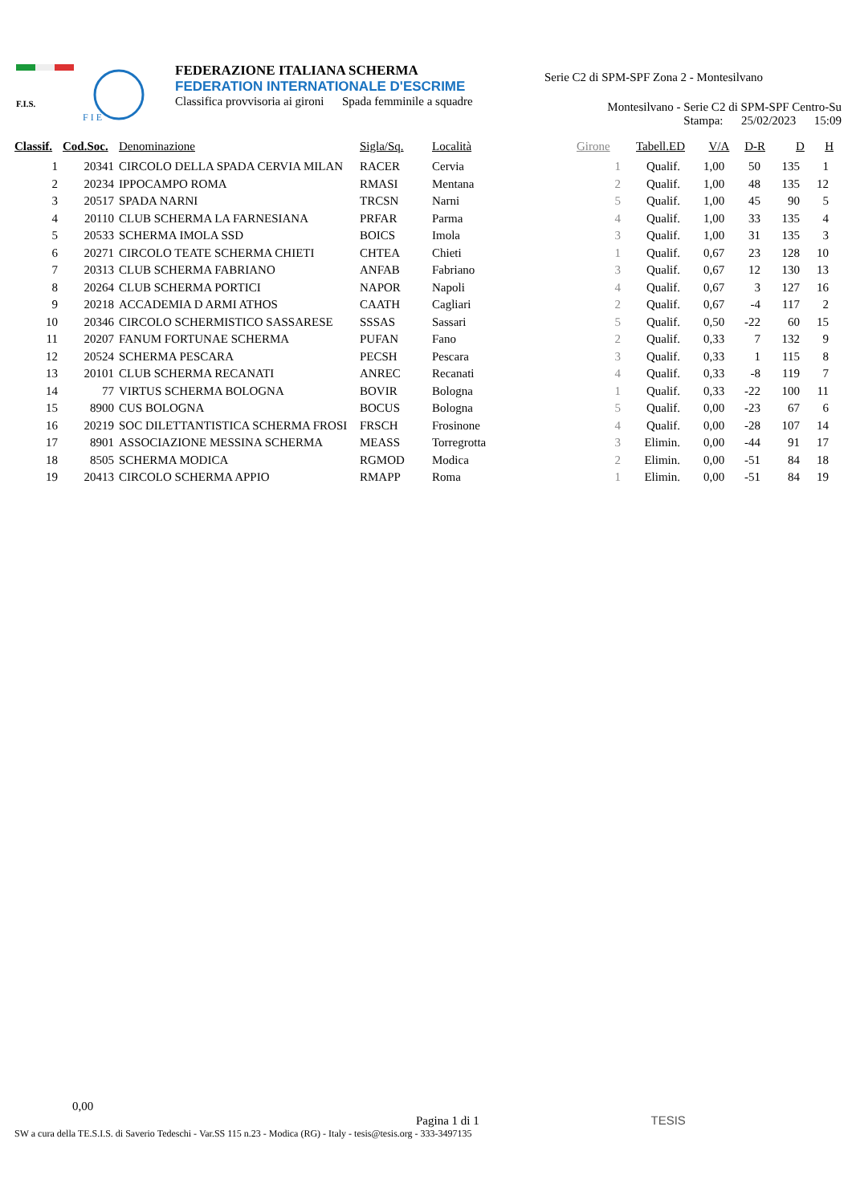F.I.S.
F I E
FEDERAZIONE ITALIANA SCHERMA
FEDERATION INTERNATIONALE D'ESCRIME
Classifica provvisoria ai gironi Spada femminile a squadre
Serie C2 di SPM-SPF Zona 2 - Montesilvano
Montesilvano - Serie C2 di SPM-SPF Centro-Su
Stampa: 25/02/2023 15:09
| Classif. | Cod.Soc. | Denominazione | Sigla/Sq. | Località | Girone | Tabell.ED | V/A | D-R | D | H |
| --- | --- | --- | --- | --- | --- | --- | --- | --- | --- | --- |
| 1 | 20341 | CIRCOLO DELLA SPADA CERVIA MILAN | RACER | Cervia | 1 | Qualif. | 1,00 | 50 | 135 | 1 |
| 2 | 20234 | IPPOCAMPO ROMA | RMASI | Mentana | 2 | Qualif. | 1,00 | 48 | 135 | 12 |
| 3 | 20517 | SPADA NARNI | TRCSN | Narni | 5 | Qualif. | 1,00 | 45 | 90 | 5 |
| 4 | 20110 | CLUB SCHERMA LA FARNESIANA | PRFAR | Parma | 4 | Qualif. | 1,00 | 33 | 135 | 4 |
| 5 | 20533 | SCHERMA IMOLA SSD | BOICS | Imola | 3 | Qualif. | 1,00 | 31 | 135 | 3 |
| 6 | 20271 | CIRCOLO TEATE SCHERMA CHIETI | CHTEA | Chieti | 1 | Qualif. | 0,67 | 23 | 128 | 10 |
| 7 | 20313 | CLUB SCHERMA FABRIANO | ANFAB | Fabriano | 3 | Qualif. | 0,67 | 12 | 130 | 13 |
| 8 | 20264 | CLUB SCHERMA PORTICI | NAPOR | Napoli | 4 | Qualif. | 0,67 | 3 | 127 | 16 |
| 9 | 20218 | ACCADEMIA D ARMI ATHOS | CAATH | Cagliari | 2 | Qualif. | 0,67 | -4 | 117 | 2 |
| 10 | 20346 | CIRCOLO SCHERMISTICO SASSARESE | SSSAS | Sassari | 5 | Qualif. | 0,50 | -22 | 60 | 15 |
| 11 | 20207 | FANUM FORTUNAE SCHERMA | PUFAN | Fano | 2 | Qualif. | 0,33 | 7 | 132 | 9 |
| 12 | 20524 | SCHERMA PESCARA | PECSH | Pescara | 3 | Qualif. | 0,33 | 1 | 115 | 8 |
| 13 | 20101 | CLUB SCHERMA RECANATI | ANREC | Recanati | 4 | Qualif. | 0,33 | -8 | 119 | 7 |
| 14 | 77 | VIRTUS SCHERMA BOLOGNA | BOVIR | Bologna | 1 | Qualif. | 0,33 | -22 | 100 | 11 |
| 15 | 8900 | CUS BOLOGNA | BOCUS | Bologna | 5 | Qualif. | 0,00 | -23 | 67 | 6 |
| 16 | 20219 | SOC DILETTANTISTICA SCHERMA FROSI | FRSCH | Frosinone | 4 | Qualif. | 0,00 | -28 | 107 | 14 |
| 17 | 8901 | ASSOCIAZIONE MESSINA SCHERMA | MEASS | Torregrotta | 3 | Elimin. | 0,00 | -44 | 91 | 17 |
| 18 | 8505 | SCHERMA MODICA | RGMOD | Modica | 2 | Elimin. | 0,00 | -51 | 84 | 18 |
| 19 | 20413 | CIRCOLO SCHERMA APPIO | RMAPP | Roma | 1 | Elimin. | 0,00 | -51 | 84 | 19 |
0,00
Pagina 1 di 1 TESIS
SW a cura della TE.S.I.S. di Saverio Tedeschi - Var.SS 115 n.23 - Modica (RG) - Italy - tesis@tesis.org - 333-3497135